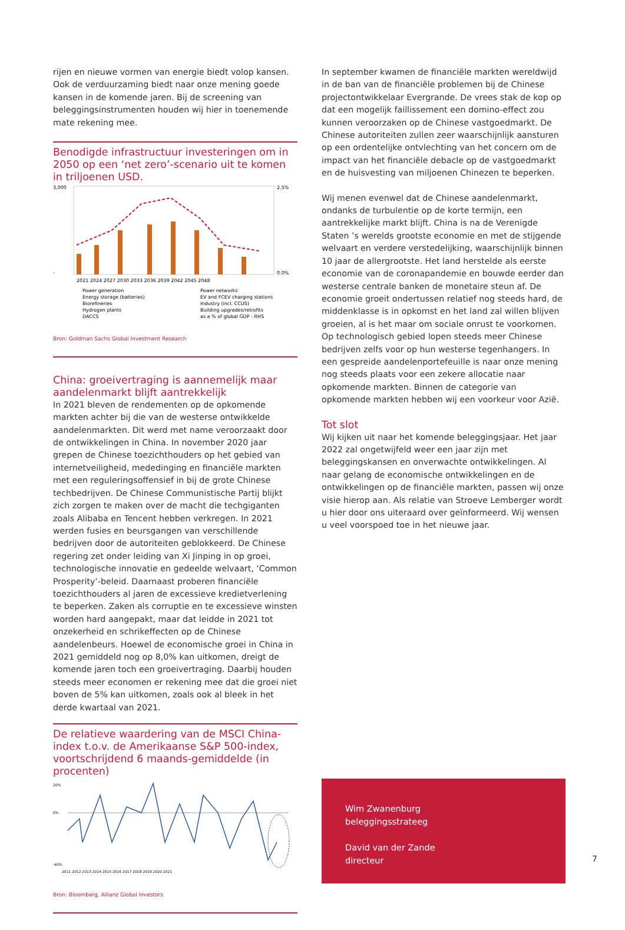rijen en nieuwe vormen van energie biedt volop kansen. Ook de verduurzaming biedt naar onze mening goede kansen in de komende jaren. Bij de screening van beleggingsinstrumenten houden wij hier in toenemende mate rekening mee.
Benodigde infrastructuur investeringen om in 2050 op een ‘net zero’-scenario uit te komen in triljoenen USD.
3,000
-
2.5%
0.0%
2021 2024 2027 2030 2033 2036 2039 2042 2045 2048
Power generation
Power networks
Energy storage (batteries)
EV and FCEV charging stations
Biorefineries
Industry (incl. CCUS)
Hydrogen plants
Building upgrades/retrofits
DACCS
as a % of global GDP - RHS
Bron: Goldman Sachs Global Investment Research
China: groeivertraging is aannemelijk maar aandelenmarkt blijft aantrekkelijk
In 2021 bleven de rendementen op de opkomende markten achter bij die van de westerse ontwikkelde aandelenmarkten. Dit werd met name veroorzaakt door de ontwikkelingen in China. In november 2020 jaar grepen de Chinese toezichthouders op het gebied van internetveiligheid, mededinging en financiële markten met een reguleringsoffensief in bij de grote Chinese techbedrijven. De Chinese Communistische Partij blijkt zich zorgen te maken over de macht die techgiganten zoals Alibaba en Tencent hebben verkregen. In 2021 werden fusies en beursgangen van verschillende bedrijven door de autoriteiten geblokkeerd. De Chinese regering zet onder leiding van Xi Jinping in op groei, technologische innovatie en gedeelde welvaart, ‘Common Prosperity’-beleid. Daarnaast proberen financiële toezichthouders al jaren de excessieve kredietverlening te beperken. Zaken als corruptie en te excessieve winsten worden hard aangepakt, maar dat leidde in 2021 tot onzekerheid en schrikeffecten op de Chinese aandelenbeurs. Hoewel de economische groei in China in 2021 gemiddeld nog op 8,0% kan uitkomen, dreigt de komende jaren toch een groeivertraging. Daarbij houden steeds meer economen er rekening mee dat die groei niet boven de 5% kan uitkomen, zoals ook al bleek in het derde kwartaal van 2021.
De relatieve waardering van de MSCI China-index t.o.v. de Amerikaanse S&P 500-index, voortschrijdend 6 maands-gemiddelde (in procenten)
20%
0%
-40%
2011 2012 2013 2014 2015 2016 2017 2018 2019 2020 2021
Bron: Bloomberg, Allianz Global Investors
In september kwamen de financiële markten wereldwijd in de ban van de financiële problemen bij de Chinese projectontwikkelaar Evergrande. De vrees stak de kop op dat een mogelijk faillissement een domino-effect zou kunnen veroorzaken op de Chinese vastgoedmarkt. De Chinese autoriteiten zullen zeer waarschijnlijk aansturen op een ordentelijke ontvlechting van het concern om de impact van het financiële debacle op de vastgoedmarkt en de huisvesting van miljoenen Chinezen te beperken.
Wij menen evenwel dat de Chinese aandelenmarkt, ondanks de turbulentie op de korte termijn, een aantrekkelijke markt blijft. China is na de Verenigde Staten ’s werelds grootste economie en met de stijgende welvaart en verdere verstedelijking, waarschijnlijk binnen 10 jaar de allergrootste. Het land herstelde als eerste economie van de coronapandemie en bouwde eerder dan westerse centrale banken de monetaire steun af. De economie groeit ondertussen relatief nog steeds hard, de middenklasse is in opkomst en het land zal willen blijven groeien, al is het maar om sociale onrust te voorkomen. Op technologisch gebied lopen steeds meer Chinese bedrijven zelfs voor op hun westerse tegenhangers. In een gespreide aandelenportefeuille is naar onze mening nog steeds plaats voor een zekere allocatie naar opkomende markten. Binnen de categorie van opkomende markten hebben wij een voorkeur voor Azië.
Tot slot
Wij kijken uit naar het komende beleggingsjaar. Het jaar 2022 zal ongetwijfeld weer een jaar zijn met beleggingskansen en onverwachte ontwikkelingen. Al naar gelang de economische ontwikkelingen en de ontwikkelingen op de financiële markten, passen wij onze visie hierop aan. Als relatie van Stroeve Lemberger wordt u hier door ons uiteraard over geïnformeerd. Wij wensen u veel voorspoed toe in het nieuwe jaar.
Wim Zwanenburg
beleggingsstrateeg
David van der Zande
directeur
7